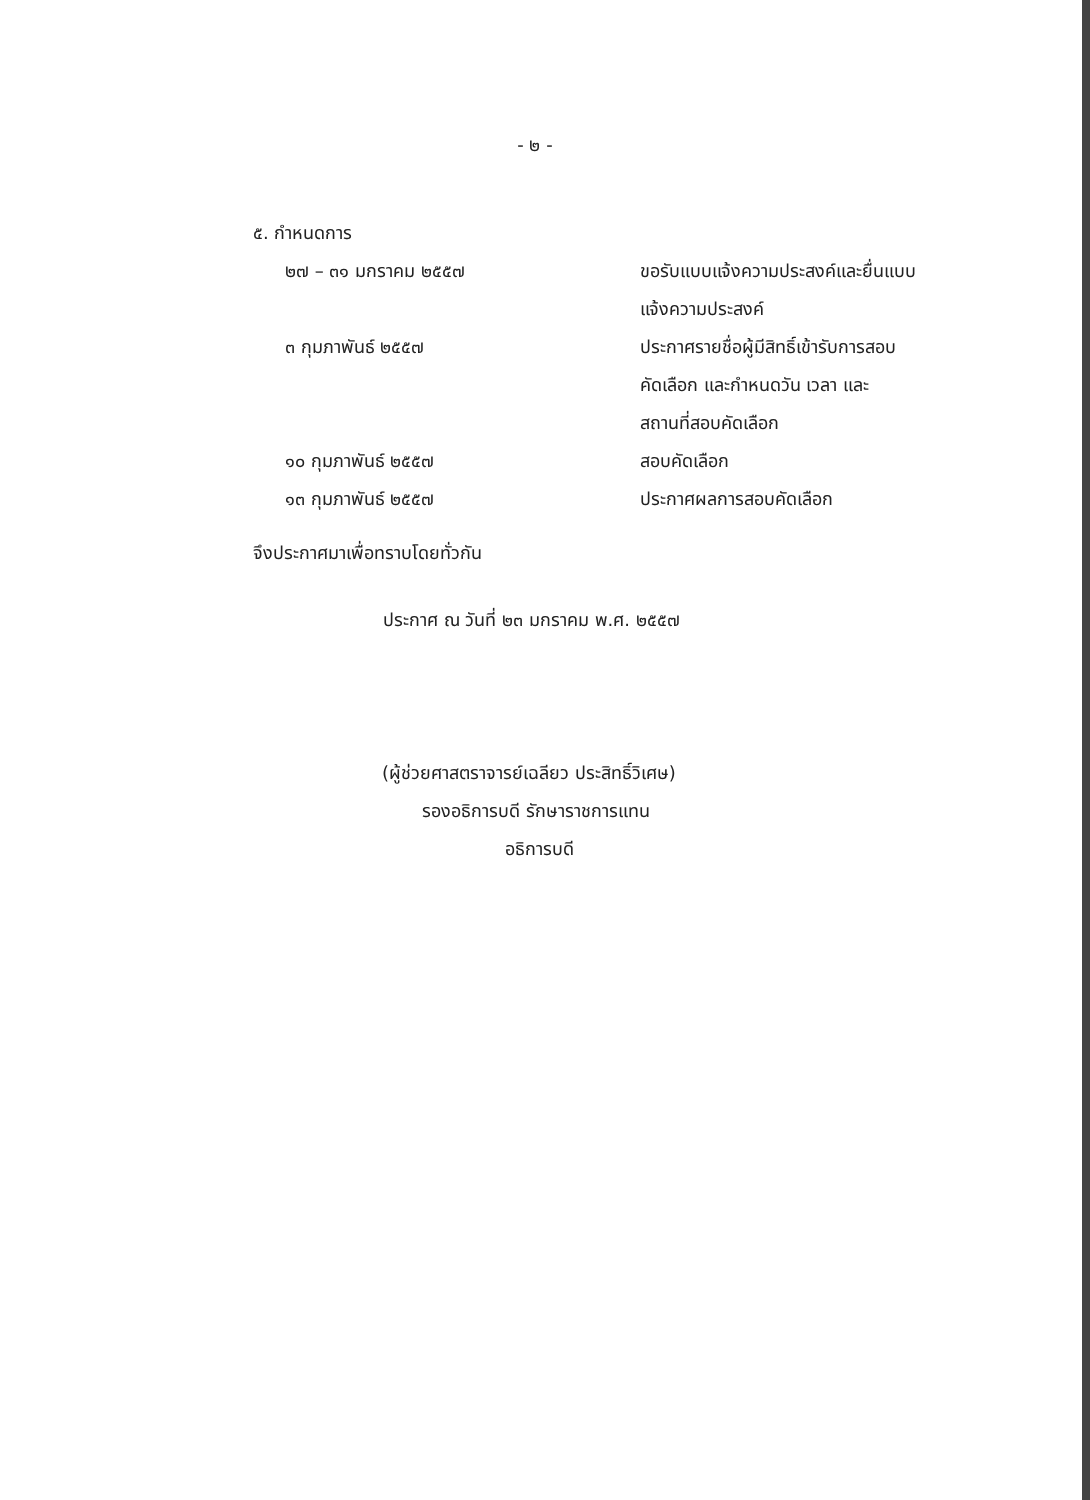- ๒ -
๕. กำหนดการ
๒๗ – ๓๑ มกราคม ๒๕๕๗ ขอรับแบบแจ้งความประสงค์และยื่นแบบ
แจ้งความประสงค์
๓ กุมภาพันธ์ ๒๕๕๗ ประกาศรายชื่อผู้มีสิทธิ์เข้ารับการสอบ
คัดเลือก และกำหนดวัน เวลา และ
สถานที่สอบคัดเลือก
๑๐ กุมภาพันธ์ ๒๕๕๗ สอบคัดเลือก
๑๓ กุมภาพันธ์ ๒๕๕๗ ประกาศผลการสอบคัดเลือก
จึงประกาศมาเพื่อทราบโดยทั่วกัน
ประกาศ ณ วันที่ ๒๓ มกราคม พ.ศ. ๒๕๕๗
(ผู้ช่วยศาสตราจารย์เฉลียว ประสิทธิ์วิเศษ)
รองอธิการบดี รักษาราชการแทน
อธิการบดี